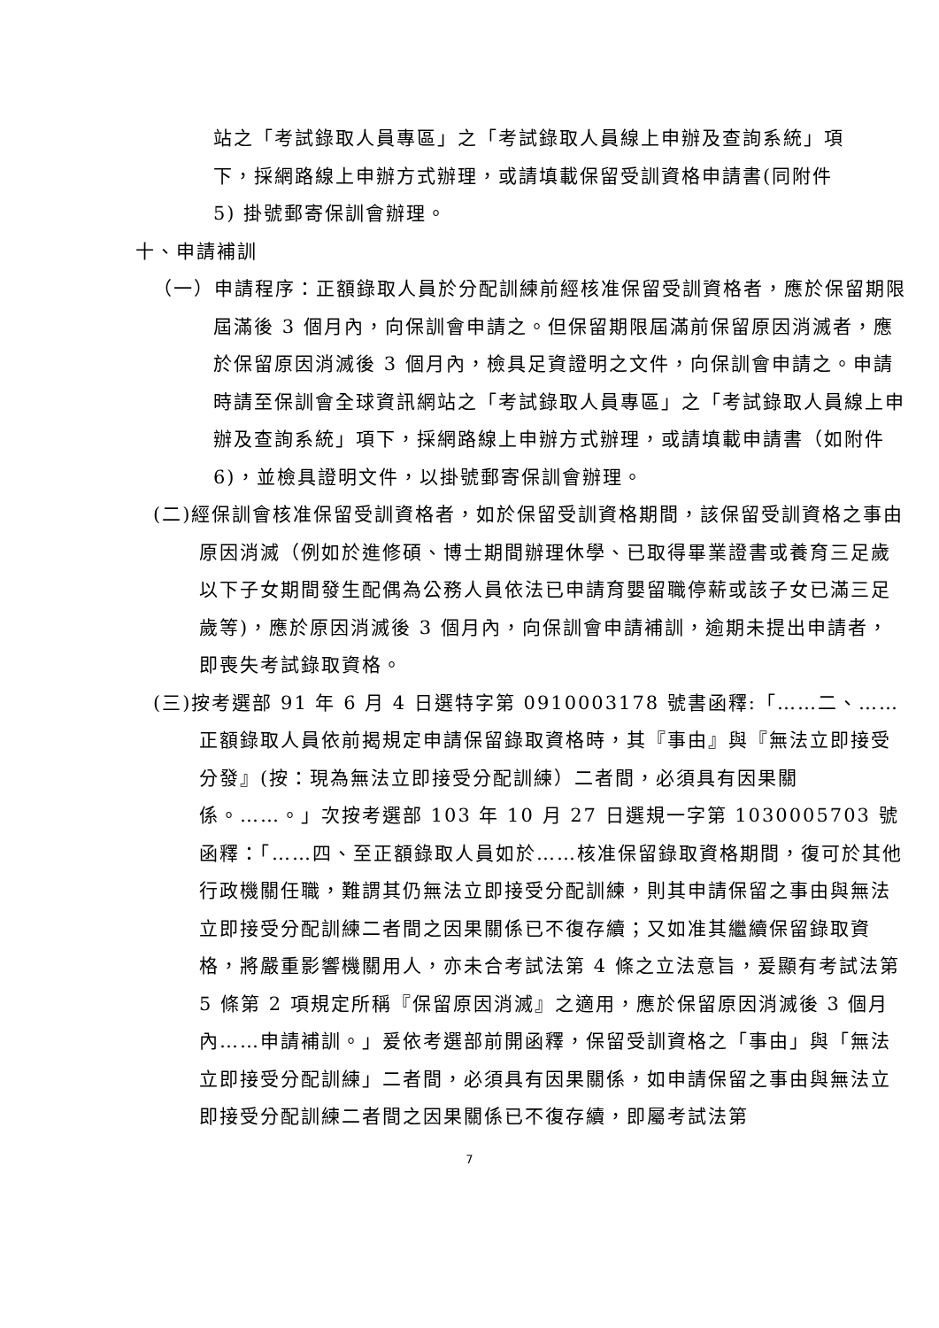站之「考試錄取人員專區」之「考試錄取人員線上申辦及查詢系統」項下，採網路線上申辦方式辦理，或請填載保留受訓資格申請書(同附件 5) 掛號郵寄保訓會辦理。
十、申請補訓
（一）申請程序：正額錄取人員於分配訓練前經核准保留受訓資格者，應於保留期限屆滿後 3 個月內，向保訓會申請之。但保留期限屆滿前保留原因消滅者，應於保留原因消滅後 3 個月內，檢具足資證明之文件，向保訓會申請之。申請時請至保訓會全球資訊網站之「考試錄取人員專區」之「考試錄取人員線上申辦及查詢系統」項下，採網路線上申辦方式辦理，或請填載申請書（如附件 6)，並檢具證明文件，以掛號郵寄保訓會辦理。
(二)經保訓會核准保留受訓資格者，如於保留受訓資格期間，該保留受訓資格之事由原因消滅（例如於進修碩、博士期間辦理休學、已取得畢業證書或養育三足歲以下子女期間發生配偶為公務人員依法已申請育嬰留職停薪或該子女已滿三足歲等)，應於原因消滅後 3 個月內，向保訓會申請補訓，逾期未提出申請者，即喪失考試錄取資格。
(三)按考選部 91 年 6 月 4 日選特字第 0910003178 號書函釋:「……二、……正額錄取人員依前揭規定申請保留錄取資格時，其『事由』與『無法立即接受分發』(按：現為無法立即接受分配訓練）二者間，必須具有因果關係。……。」次按考選部 103 年 10 月 27 日選規一字第 1030005703 號函釋：「……四、至正額錄取人員如於……核准保留錄取資格期間，復可於其他行政機關任職，難謂其仍無法立即接受分配訓練，則其申請保留之事由與無法立即接受分配訓練二者間之因果關係已不復存續；又如准其繼續保留錄取資格，將嚴重影響機關用人，亦未合考試法第 4 條之立法意旨，爰顯有考試法第 5 條第 2 項規定所稱『保留原因消滅』之適用，應於保留原因消滅後 3 個月內……申請補訓。」爰依考選部前開函釋，保留受訓資格之「事由」與「無法立即接受分配訓練」二者間，必須具有因果關係，如申請保留之事由與無法立即接受分配訓練二者間之因果關係已不復存續，即屬考試法第
7